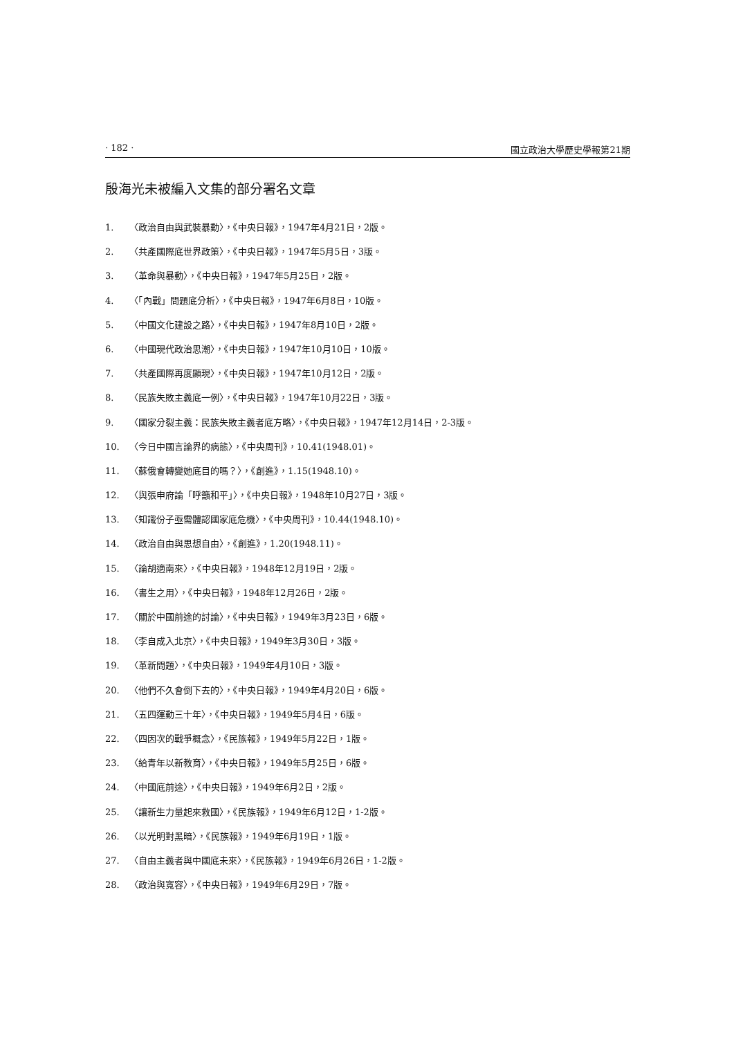· 182 · 國立政治大學歷史學報第21期
殷海光未被編入文集的部分署名文章
1. 〈政治自由與武裝暴動〉，《中央日報》，1947年4月21日，2版。
2. 〈共產國際底世界政策〉，《中央日報》，1947年5月5日，3版。
3. 〈革命與暴動〉，《中央日報》，1947年5月25日，2版。
4. 〈「內戰」問題底分析〉，《中央日報》，1947年6月8日，10版。
5. 〈中國文化建設之路〉，《中央日報》，1947年8月10日，2版。
6. 〈中國現代政治思潮〉，《中央日報》，1947年10月10日，10版。
7. 〈共產國際再度顯現〉，《中央日報》，1947年10月12日，2版。
8. 〈民族失敗主義底一例〉，《中央日報》，1947年10月22日，3版。
9. 〈國家分裂主義：民族失敗主義者底方略〉，《中央日報》，1947年12月14日，2-3版。
10. 〈今日中國言論界的病態〉，《中央周刊》，10.41(1948.01)。
11. 〈蘇俄會轉變她底目的嗎？〉，《創進》，1.15(1948.10)。
12. 〈與張申府論「呼籲和平」〉，《中央日報》，1948年10月27日，3版。
13. 〈知識份子亟需體認國家底危機〉，《中央周刊》，10.44(1948.10)。
14. 〈政治自由與思想自由〉，《創進》，1.20(1948.11)。
15. 〈論胡適南來〉，《中央日報》，1948年12月19日，2版。
16. 〈書生之用〉，《中央日報》，1948年12月26日，2版。
17. 〈關於中國前途的討論〉，《中央日報》，1949年3月23日，6版。
18. 〈李自成入北京〉，《中央日報》，1949年3月30日，3版。
19. 〈革新問題〉，《中央日報》，1949年4月10日，3版。
20. 〈他們不久會倒下去的〉，《中央日報》，1949年4月20日，6版。
21. 〈五四運動三十年〉，《中央日報》，1949年5月4日，6版。
22. 〈四因次的戰爭概念〉，《民族報》，1949年5月22日，1版。
23. 〈給青年以新教育〉，《中央日報》，1949年5月25日，6版。
24. 〈中國底前途〉，《中央日報》，1949年6月2日，2版。
25. 〈讓新生力量起來救國〉，《民族報》，1949年6月12日，1-2版。
26. 〈以光明對黑暗〉，《民族報》，1949年6月19日，1版。
27. 〈自由主義者與中國底未來〉，《民族報》，1949年6月26日，1-2版。
28. 〈政治與寬容〉，《中央日報》，1949年6月29日，7版。